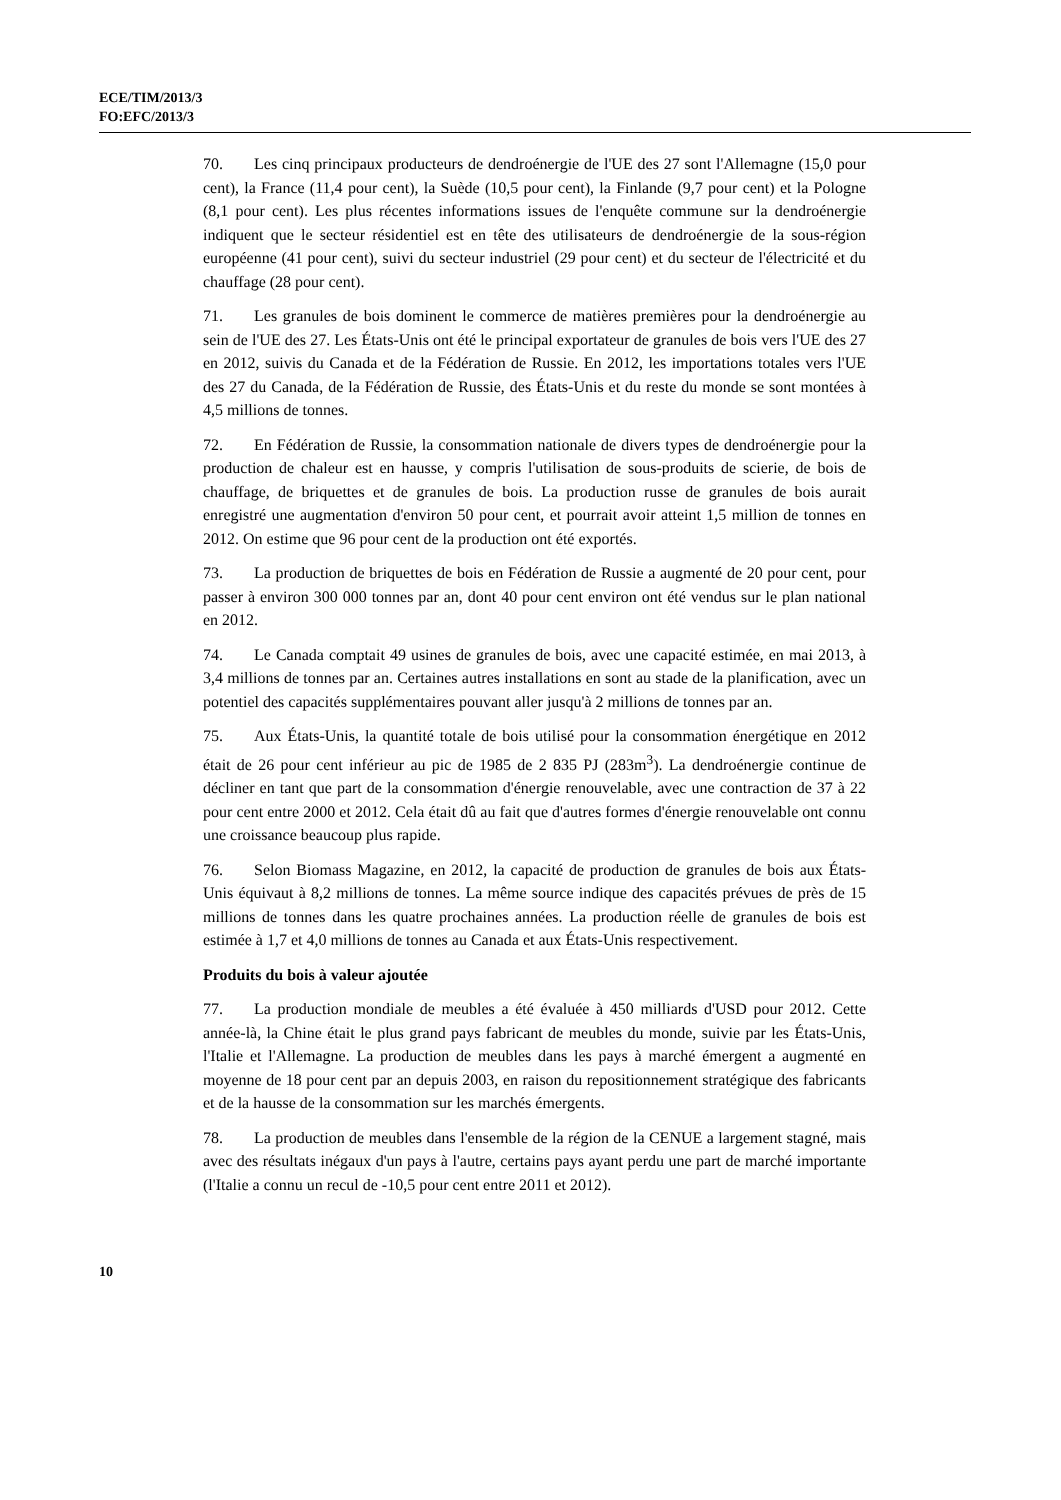ECE/TIM/2013/3
FO:EFC/2013/3
70. Les cinq principaux producteurs de dendroénergie de l'UE des 27 sont l'Allemagne (15,0 pour cent), la France (11,4 pour cent), la Suède (10,5 pour cent), la Finlande (9,7 pour cent) et la Pologne (8,1 pour cent). Les plus récentes informations issues de l'enquête commune sur la dendroénergie indiquent que le secteur résidentiel est en tête des utilisateurs de dendroénergie de la sous-région européenne (41 pour cent), suivi du secteur industriel (29 pour cent) et du secteur de l'électricité et du chauffage (28 pour cent).
71. Les granules de bois dominent le commerce de matières premières pour la dendroénergie au sein de l'UE des 27. Les États-Unis ont été le principal exportateur de granules de bois vers l'UE des 27 en 2012, suivis du Canada et de la Fédération de Russie. En 2012, les importations totales vers l'UE des 27 du Canada, de la Fédération de Russie, des États-Unis et du reste du monde se sont montées à 4,5 millions de tonnes.
72. En Fédération de Russie, la consommation nationale de divers types de dendroénergie pour la production de chaleur est en hausse, y compris l'utilisation de sous-produits de scierie, de bois de chauffage, de briquettes et de granules de bois. La production russe de granules de bois aurait enregistré une augmentation d'environ 50 pour cent, et pourrait avoir atteint 1,5 million de tonnes en 2012. On estime que 96 pour cent de la production ont été exportés.
73. La production de briquettes de bois en Fédération de Russie a augmenté de 20 pour cent, pour passer à environ 300 000 tonnes par an, dont 40 pour cent environ ont été vendus sur le plan national en 2012.
74. Le Canada comptait 49 usines de granules de bois, avec une capacité estimée, en mai 2013, à 3,4 millions de tonnes par an. Certaines autres installations en sont au stade de la planification, avec un potentiel des capacités supplémentaires pouvant aller jusqu'à 2 millions de tonnes par an.
75. Aux États-Unis, la quantité totale de bois utilisé pour la consommation énergétique en 2012 était de 26 pour cent inférieur au pic de 1985 de 2 835 PJ (283m<sup>3</sup>). La dendroénergie continue de décliner en tant que part de la consommation d'énergie renouvelable, avec une contraction de 37 à 22 pour cent entre 2000 et 2012. Cela était dû au fait que d'autres formes d'énergie renouvelable ont connu une croissance beaucoup plus rapide.
76. Selon Biomass Magazine, en 2012, la capacité de production de granules de bois aux États-Unis équivaut à 8,2 millions de tonnes. La même source indique des capacités prévues de près de 15 millions de tonnes dans les quatre prochaines années. La production réelle de granules de bois est estimée à 1,7 et 4,0 millions de tonnes au Canada et aux États-Unis respectivement.
Produits du bois à valeur ajoutée
77. La production mondiale de meubles a été évaluée à 450 milliards d'USD pour 2012. Cette année-là, la Chine était le plus grand pays fabricant de meubles du monde, suivie par les États-Unis, l'Italie et l'Allemagne. La production de meubles dans les pays à marché émergent a augmenté en moyenne de 18 pour cent par an depuis 2003, en raison du repositionnement stratégique des fabricants et de la hausse de la consommation sur les marchés émergents.
78. La production de meubles dans l'ensemble de la région de la CENUE a largement stagné, mais avec des résultats inégaux d'un pays à l'autre, certains pays ayant perdu une part de marché importante (l'Italie a connu un recul de -10,5 pour cent entre 2011 et 2012).
10